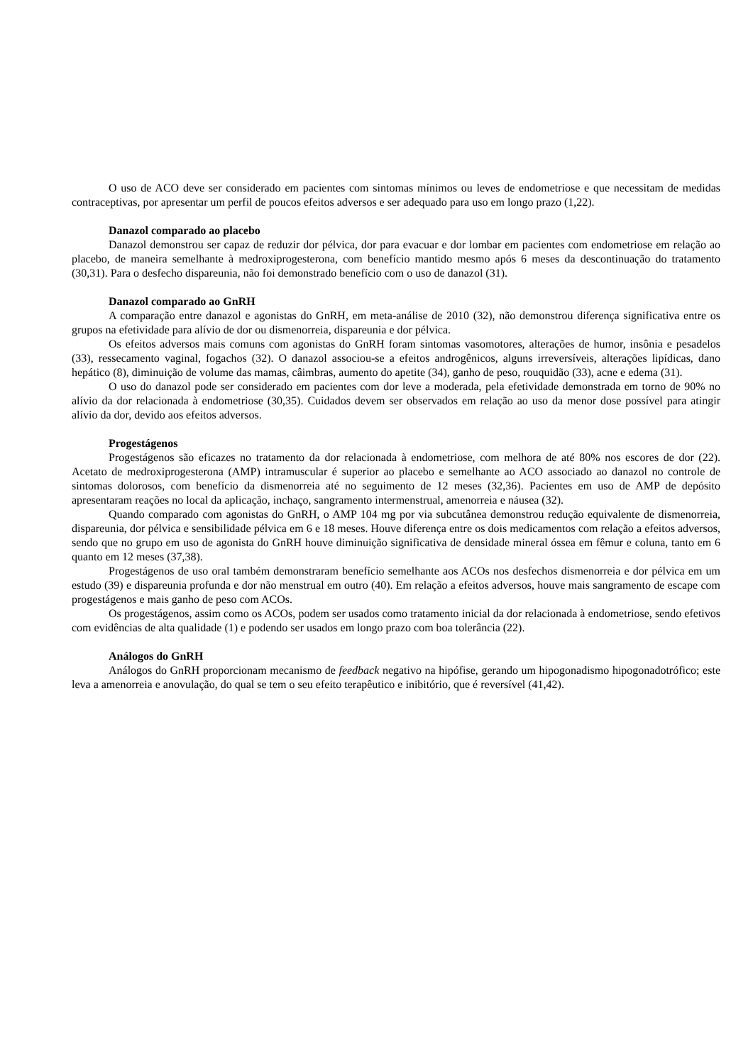O uso de ACO deve ser considerado em pacientes com sintomas mínimos ou leves de endometriose e que necessitam de medidas contraceptivas, por apresentar um perfil de poucos efeitos adversos e ser adequado para uso em longo prazo (1,22).
Danazol comparado ao placebo
Danazol demonstrou ser capaz de reduzir dor pélvica, dor para evacuar e dor lombar em pacientes com endometriose em relação ao placebo, de maneira semelhante à medroxiprogesterona, com benefício mantido mesmo após 6 meses da descontinuação do tratamento (30,31). Para o desfecho dispareunia, não foi demonstrado benefício com o uso de danazol (31).
Danazol comparado ao GnRH
A comparação entre danazol e agonistas do GnRH, em meta-análise de 2010 (32), não demonstrou diferença significativa entre os grupos na efetividade para alívio de dor ou dismenorreia, dispareunia e dor pélvica.
Os efeitos adversos mais comuns com agonistas do GnRH foram sintomas vasomotores, alterações de humor, insônia e pesadelos (33), ressecamento vaginal, fogachos (32). O danazol associou-se a efeitos androgênicos, alguns irreversíveis, alterações lipídicas, dano hepático (8), diminuição de volume das mamas, câimbras, aumento do apetite (34), ganho de peso, rouquidão (33), acne e edema (31).
O uso do danazol pode ser considerado em pacientes com dor leve a moderada, pela efetividade demonstrada em torno de 90% no alívio da dor relacionada à endometriose (30,35). Cuidados devem ser observados em relação ao uso da menor dose possível para atingir alívio da dor, devido aos efeitos adversos.
Progestágenos
Progestágenos são eficazes no tratamento da dor relacionada à endometriose, com melhora de até 80% nos escores de dor (22). Acetato de medroxiprogesterona (AMP) intramuscular é superior ao placebo e semelhante ao ACO associado ao danazol no controle de sintomas dolorosos, com benefício da dismenorreia até no seguimento de 12 meses (32,36). Pacientes em uso de AMP de depósito apresentaram reações no local da aplicação, inchaço, sangramento intermenstrual, amenorreia e náusea (32).
Quando comparado com agonistas do GnRH, o AMP 104 mg por via subcutânea demonstrou redução equivalente de dismenorreia, dispareunia, dor pélvica e sensibilidade pélvica em 6 e 18 meses. Houve diferença entre os dois medicamentos com relação a efeitos adversos, sendo que no grupo em uso de agonista do GnRH houve diminuição significativa de densidade mineral óssea em fêmur e coluna, tanto em 6 quanto em 12 meses (37,38).
Progestágenos de uso oral também demonstraram benefício semelhante aos ACOs nos desfechos dismenorreia e dor pélvica em um estudo (39) e dispareunia profunda e dor não menstrual em outro (40). Em relação a efeitos adversos, houve mais sangramento de escape com progestágenos e mais ganho de peso com ACOs.
Os progestágenos, assim como os ACOs, podem ser usados como tratamento inicial da dor relacionada à endometriose, sendo efetivos com evidências de alta qualidade (1) e podendo ser usados em longo prazo com boa tolerância (22).
Análogos do GnRH
Análogos do GnRH proporcionam mecanismo de feedback negativo na hipófise, gerando um hipogonadismo hipogonadotrófico; este leva a amenorreia e anovulação, do qual se tem o seu efeito terapêutico e inibitório, que é reversível (41,42).